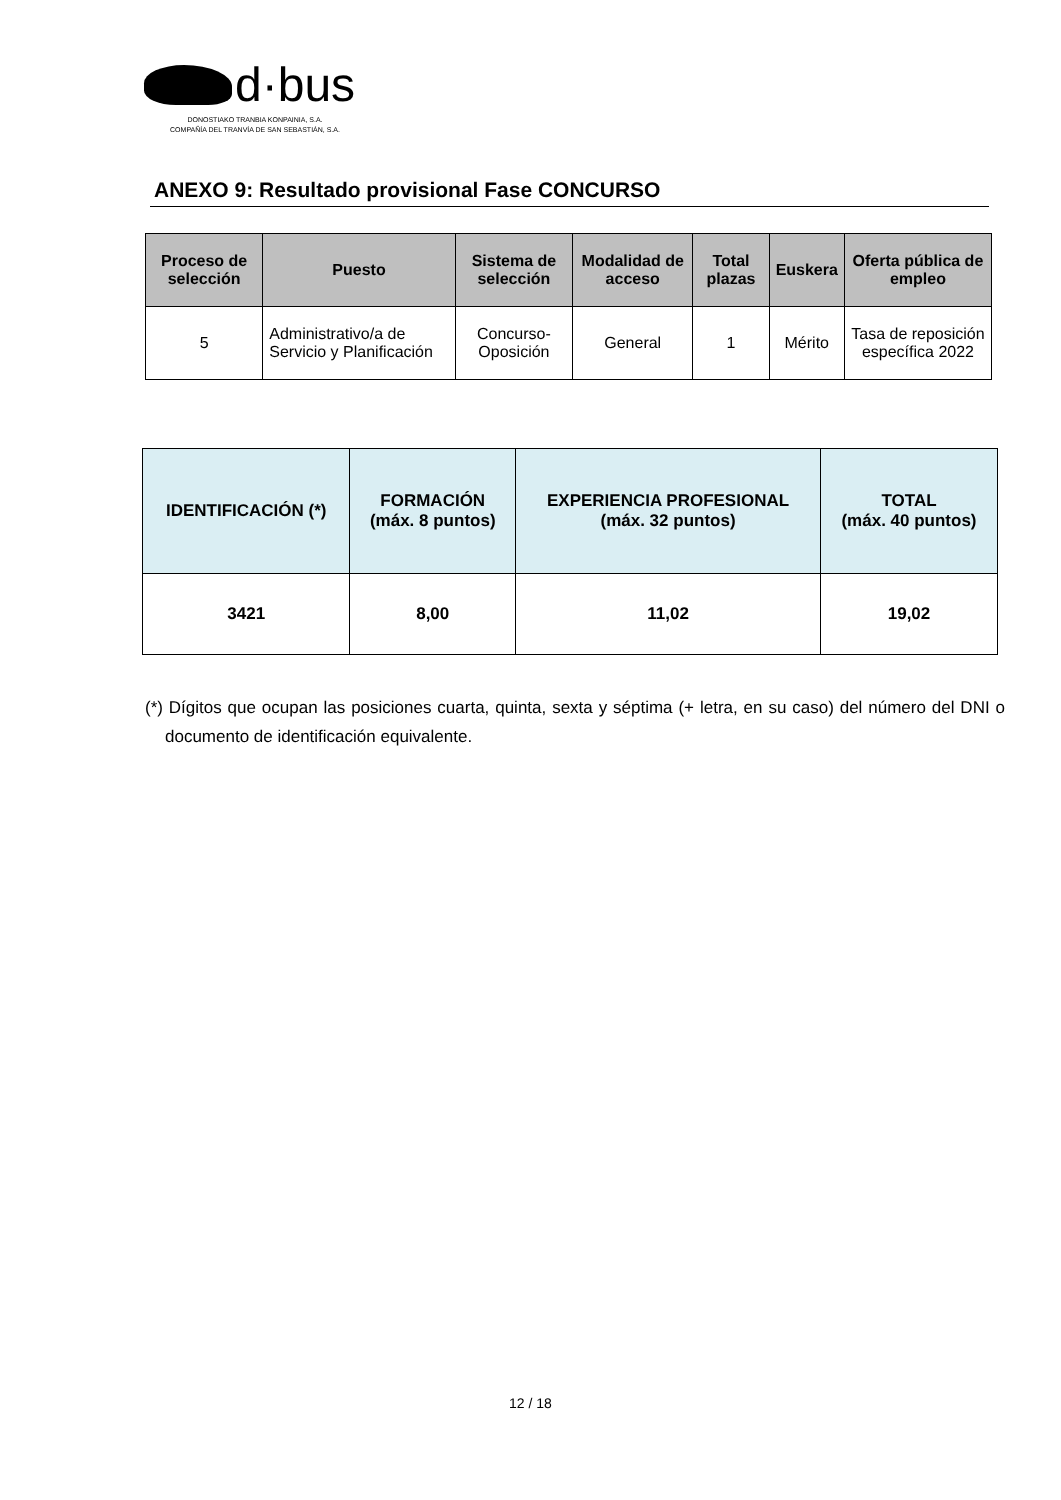d·bus
DONOSTIAKO TRANBIA KONPAINIA, S.A.
COMPAÑÍA DEL TRANVÍA DE SAN SEBASTIÁN, S.A.
ANEXO 9: Resultado provisional Fase CONCURSO
| Proceso de selección | Puesto | Sistema de selección | Modalidad de acceso | Total plazas | Euskera | Oferta pública de empleo |
| --- | --- | --- | --- | --- | --- | --- |
| 5 | Administrativo/a de Servicio y Planificación | Concurso-Oposición | General | 1 | Mérito | Tasa de reposición específica 2022 |
| IDENTIFICACIÓN (*) | FORMACIÓN (máx. 8 puntos) | EXPERIENCIA PROFESIONAL (máx. 32 puntos) | TOTAL (máx. 40 puntos) |
| --- | --- | --- | --- |
| 3421 | 8,00 | 11,02 | 19,02 |
(*) Dígitos que ocupan las posiciones cuarta, quinta, sexta y séptima (+ letra, en su caso) del número del DNI o documento de identificación equivalente.
12 / 18